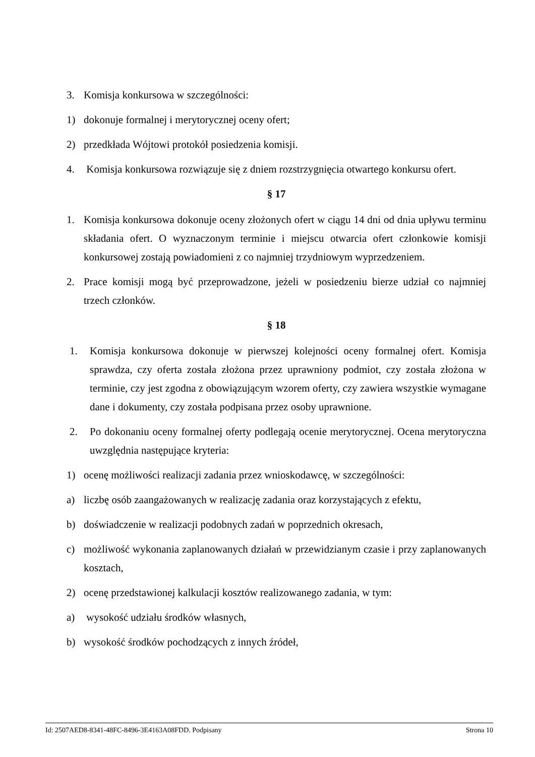3. Komisja konkursowa w szczególności:
1) dokonuje formalnej i merytorycznej oceny ofert;
2) przedkłada Wójtowi protokół posiedzenia komisji.
4. Komisja konkursowa rozwiązuje się z dniem rozstrzygnięcia otwartego konkursu ofert.
§ 17
1. Komisja konkursowa dokonuje oceny złożonych ofert w ciągu 14 dni od dnia upływu terminu składania ofert. O wyznaczonym terminie i miejscu otwarcia ofert członkowie komisji konkursowej zostają powiadomieni z co najmniej trzydniowym wyprzedzeniem.
2. Prace komisji mogą być przeprowadzone, jeżeli w posiedzeniu bierze udział co najmniej trzech członków.
§ 18
1. Komisja konkursowa dokonuje w pierwszej kolejności oceny formalnej ofert. Komisja sprawdza, czy oferta została złożona przez uprawniony podmiot, czy została złożona w terminie, czy jest zgodna z obowiązującym wzorem oferty, czy zawiera wszystkie wymagane dane i dokumenty, czy została podpisana przez osoby uprawnione.
2. Po dokonaniu oceny formalnej oferty podlegają ocenie merytorycznej. Ocena merytoryczna uwzględnia następujące kryteria:
1) ocenę możliwości realizacji zadania przez wnioskodawcę, w szczególności:
a) liczbę osób zaangażowanych w realizację zadania oraz korzystających z efektu,
b) doświadczenie w realizacji podobnych zadań w poprzednich okresach,
c) możliwość wykonania zaplanowanych działań w przewidzianym czasie i przy zaplanowanych kosztach,
2) ocenę przedstawionej kalkulacji kosztów realizowanego zadania, w tym:
a) wysokość udziału środków własnych,
b) wysokość środków pochodzących z innych źródeł,
Id: 2507AED8-8341-48FC-8496-3E4163A08FDD. Podpisany Strona 10